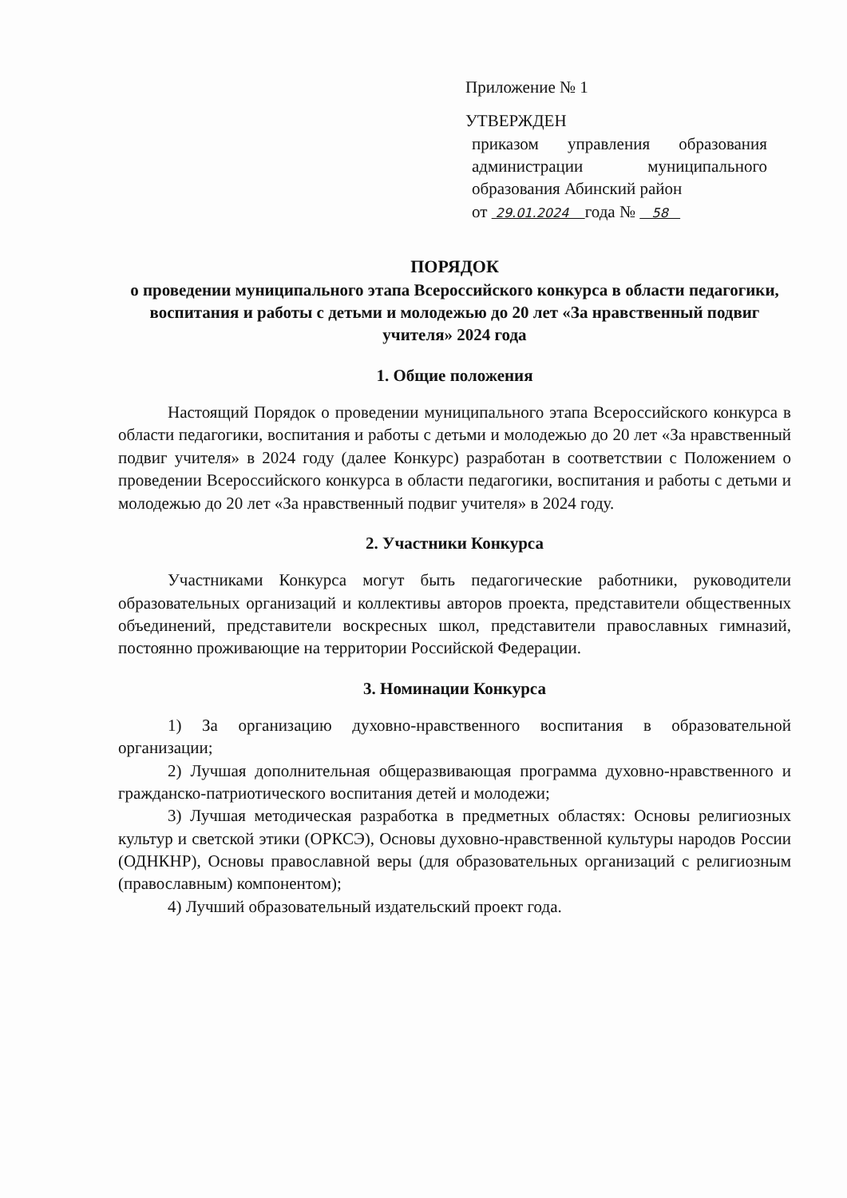Приложение № 1
УТВЕРЖДЕН
приказом управления образования администрации муниципального образования Абинский район
от 29.01.2024 года № 58
ПОРЯДОК
о проведении муниципального этапа Всероссийского конкурса в области педагогики, воспитания и работы с детьми и молодежью до 20 лет «За нравственный подвиг учителя» 2024 года
1. Общие положения
Настоящий Порядок о проведении муниципального этапа Всероссийского конкурса в области педагогики, воспитания и работы с детьми и молодежью до 20 лет «За нравственный подвиг учителя» в 2024 году (далее Конкурс) разработан в соответствии с Положением о проведении Всероссийского конкурса в области педагогики, воспитания и работы с детьми и молодежью до 20 лет «За нравственный подвиг учителя» в 2024 году.
2. Участники Конкурса
Участниками Конкурса могут быть педагогические работники, руководители образовательных организаций и коллективы авторов проекта, представители общественных объединений, представители воскресных школ, представители православных гимназий, постоянно проживающие на территории Российской Федерации.
3. Номинации Конкурса
1) За организацию духовно-нравственного воспитания в образовательной организации;
2) Лучшая дополнительная общеразвивающая программа духовно-нравственного и гражданско-патриотического воспитания детей и молодежи;
3) Лучшая методическая разработка в предметных областях: Основы религиозных культур и светской этики (ОРКСЭ), Основы духовно-нравственной культуры народов России (ОДНКНР), Основы православной веры (для образовательных организаций с религиозным (православным) компонентом);
4) Лучший образовательный издательский проект года.